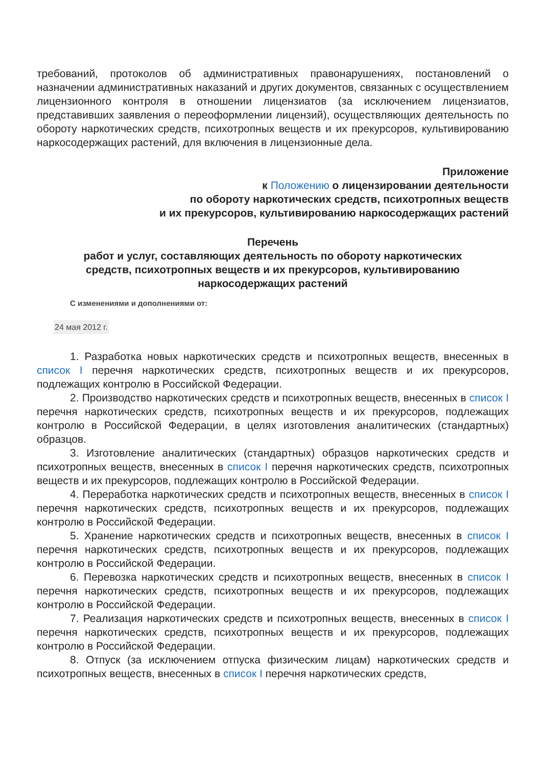требований, протоколов об административных правонарушениях, постановлений о назначении административных наказаний и других документов, связанных с осуществлением лицензионного контроля в отношении лицензиатов (за исключением лицензиатов, представивших заявления о переоформлении лицензий), осуществляющих деятельность по обороту наркотических средств, психотропных веществ и их прекурсоров, культивированию наркосодержащих растений, для включения в лицензионные дела.
Приложение
к Положению о лицензировании деятельности
по обороту наркотических средств, психотропных веществ
и их прекурсоров, культивированию наркосодержащих растений
Перечень
работ и услуг, составляющих деятельность по обороту наркотических
средств, психотропных веществ и их прекурсоров, культивированию
наркосодержащих растений
С изменениями и дополнениями от:
24 мая 2012 г.
1. Разработка новых наркотических средств и психотропных веществ, внесенных в список I перечня наркотических средств, психотропных веществ и их прекурсоров, подлежащих контролю в Российской Федерации.
2. Производство наркотических средств и психотропных веществ, внесенных в список I перечня наркотических средств, психотропных веществ и их прекурсоров, подлежащих контролю в Российской Федерации, в целях изготовления аналитических (стандартных) образцов.
3. Изготовление аналитических (стандартных) образцов наркотических средств и психотропных веществ, внесенных в список I перечня наркотических средств, психотропных веществ и их прекурсоров, подлежащих контролю в Российской Федерации.
4. Переработка наркотических средств и психотропных веществ, внесенных в список I перечня наркотических средств, психотропных веществ и их прекурсоров, подлежащих контролю в Российской Федерации.
5. Хранение наркотических средств и психотропных веществ, внесенных в список I перечня наркотических средств, психотропных веществ и их прекурсоров, подлежащих контролю в Российской Федерации.
6. Перевозка наркотических средств и психотропных веществ, внесенных в список I перечня наркотических средств, психотропных веществ и их прекурсоров, подлежащих контролю в Российской Федерации.
7. Реализация наркотических средств и психотропных веществ, внесенных в список I перечня наркотических средств, психотропных веществ и их прекурсоров, подлежащих контролю в Российской Федерации.
8. Отпуск (за исключением отпуска физическим лицам) наркотических средств и психотропных веществ, внесенных в список I перечня наркотических средств,